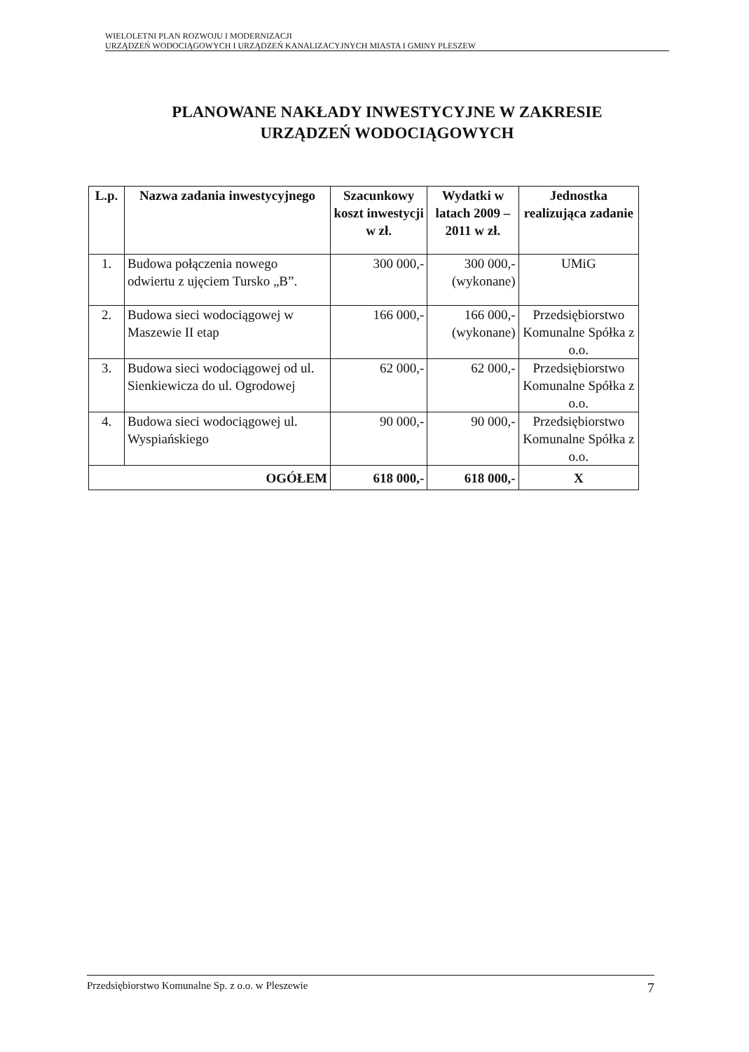WIELOLETNI PLAN ROZWOJU I MODERNIZACJI
URZĄDZEŃ WODOCIĄGOWYCH I URZĄDZEŃ KANALIZACYJNYCH MIASTA I GMINY PLESZEW
PLANOWANE NAKŁADY INWESTYCYJNE W ZAKRESIE
URZĄDZEŃ WODOCIĄGOWYCH
| L.p. | Nazwa zadania inwestycyjnego | Szacunkowy koszt inwestycji w zł. | Wydatki w latach 2009 – 2011 w zł. | Jednostka realizująca zadanie |
| --- | --- | --- | --- | --- |
| 1. | Budowa połączenia nowego odwiertu z ujęciem Tursko „B”. | 300 000,- | 300 000,- (wykonane) | UMiG |
| 2. | Budowa sieci wodociągowej w Maszewie II etap | 166 000,- | 166 000,- (wykonane) | Przedsiębiorstwo Komunalne Spółka z o.o. |
| 3. | Budowa sieci wodociągowej od ul. Sienkiewicza do ul. Ogrodowej | 62 000,- | 62 000,- | Przedsiębiorstwo Komunalne Spółka z o.o. |
| 4. | Budowa sieci wodociągowej ul. Wyspiańskiego | 90 000,- | 90 000,- | Przedsiębiorstwo Komunalne Spółka z o.o. |
| OGÓŁEM | | 618 000,- | 618 000,- | X |
Przedsiębiorstwo Komunalne Sp. z o.o. w Pleszewie 7